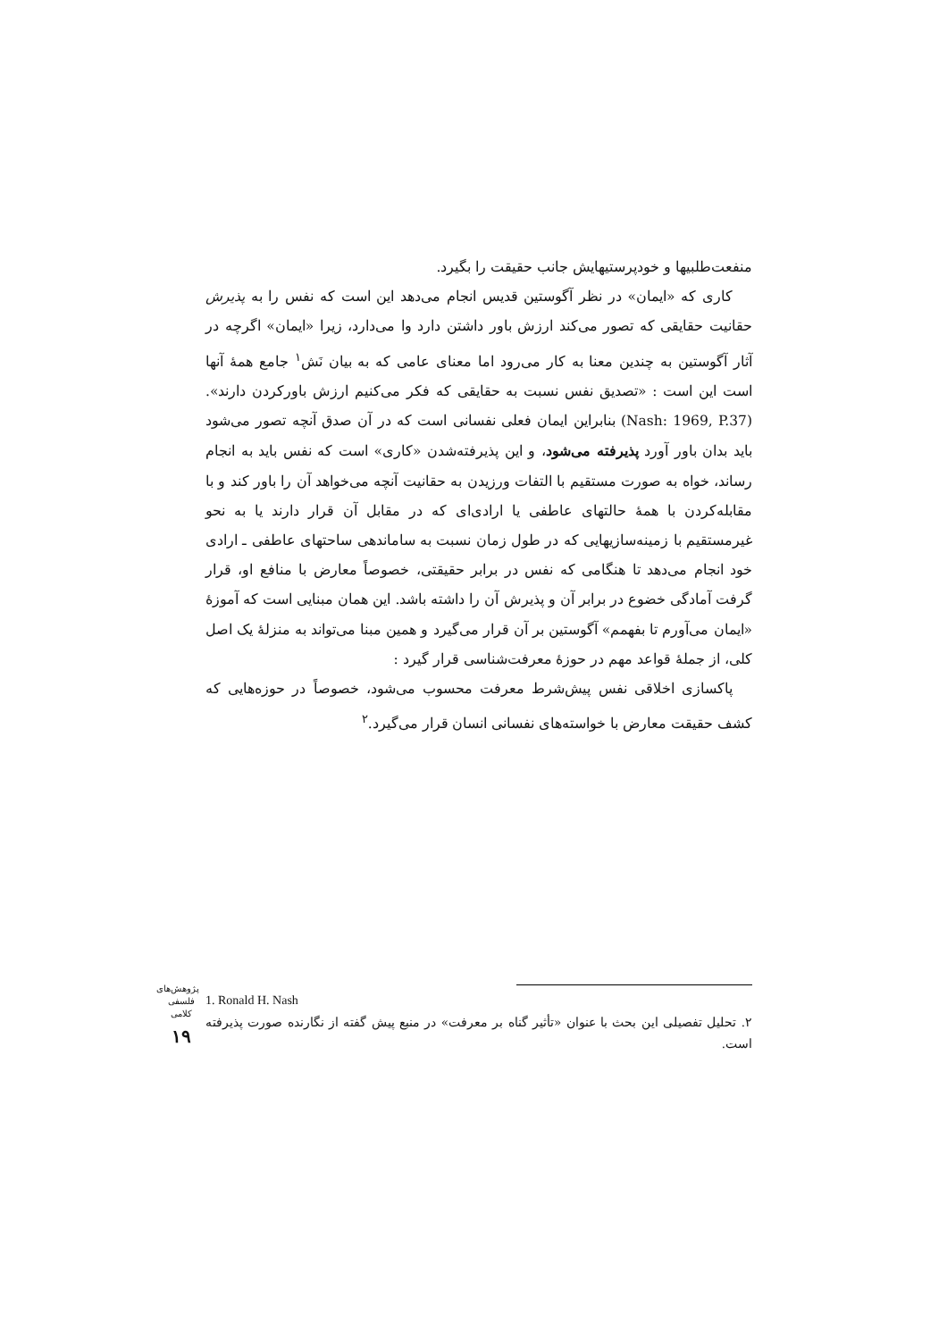منفعت‌طلبیها و خودپرستیهایش جانب حقیقت را بگیرد.
کاری که «ایمان» در نظر آگوستین قدیس انجام می‌دهد این است که نفس را به پذیرش حقانیت حقایقی که تصور می‌کند ارزش باور داشتن دارد وا می‌دارد، زیرا «ایمان» اگرچه در آثار آگوستین به چندین معنا به کار می‌رود اما معنای عامی که به بیان نَش<sup>۱</sup> جامع همهٔ آنها است این است : «تصدیق نفس نسبت به حقایقی که فکر می‌کنیم ارزش باورکردن دارند». (Nash: 1969, P.37) بنابراین ایمان فعلی نفسانی است که در آن صدق آنچه تصور می‌شود باید بدان باور آورد پذیرفته می‌شود، و این پذیرفته‌شدن «کاری» است که نفس باید به انجام رساند، خواه به صورت مستقیم با التفات ورزیدن به حقانیت آنچه می‌خواهد آن را باور کند و با مقابله‌کردن با همهٔ حالتهای عاطفی یا ارادی‌ای که در مقابل آن قرار دارند یا به نحو غیرمستقیم با زمینه‌سازیهایی که در طول زمان نسبت به ساماندهی ساحتهای عاطفی ـ ارادی خود انجام می‌دهد تا هنگامی که نفس در برابر حقیقتی، خصوصاً معارض با منافع او، قرار گرفت آمادگی خضوع در برابر آن و پذیرش آن را داشته باشد. این همان مبنایی است که آموزهٔ «ایمان می‌آورم تا بفهمم» آگوستین بر آن قرار می‌گیرد و همین مبنا می‌تواند به منزلهٔ یک اصل کلی، از جملهٔ قواعد مهم در حوزهٔ معرفت‌شناسی قرار گیرد :
پاکسازی اخلاقی نفس پیش‌شرط معرفت محسوب می‌شود، خصوصاً در حوزه‌هایی که کشف حقیقت معارض با خواسته‌های نفسانی انسان قرار می‌گیرد.<sup>۲</sup>
1. Ronald H. Nash
۲. تحلیل تفصیلی این بحث با عنوان «تأثیر گناه بر معرفت» در منبع پیش گفته از نگارنده صورت پذیرفته است.
پژوهش‌های فلسفی کلامی
۱۹